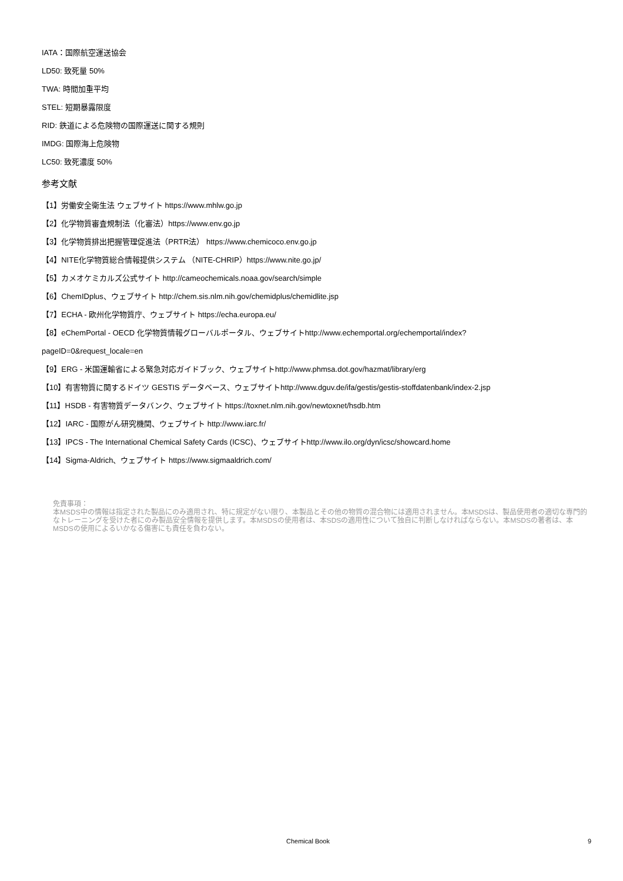IATA：国際航空運送協会
LD50: 致死量 50%
TWA: 時間加重平均
STEL: 短期暴露限度
RID: 鉄道による危険物の国際運送に関する規則
IMDG: 国際海上危険物
LC50: 致死濃度 50%
参考文献
【1】労働安全衛生法 ウェブサイト https://www.mhlw.go.jp
【2】化学物質審査規制法（化審法）https://www.env.go.jp
【3】化学物質排出把握管理促進法（PRTR法） https://www.chemicoco.env.go.jp
【4】NITE化学物質総合情報提供システム （NITE-CHRIP）https://www.nite.go.jp/
【5】カメオケミカルズ公式サイト http://cameochemicals.noaa.gov/search/simple
【6】ChemIDplus、ウェブサイト http://chem.sis.nlm.nih.gov/chemidplus/chemidlite.jsp
【7】ECHA - 欧州化学物質庁、ウェブサイト https://echa.europa.eu/
【8】eChemPortal - OECD 化学物質情報グローバルポータル、ウェブサイトhttp://www.echemportal.org/echemportal/index?
pageID=0&request_locale=en
【9】ERG - 米国運輸省による緊急対応ガイドブック、ウェブサイトhttp://www.phmsa.dot.gov/hazmat/library/erg
【10】有害物質に関するドイツ GESTIS データベース、ウェブサイトhttp://www.dguv.de/ifa/gestis/gestis-stoffdatenbank/index-2.jsp
【11】HSDB - 有害物質データバンク、ウェブサイト https://toxnet.nlm.nih.gov/newtoxnet/hsdb.htm
【12】IARC - 国際がん研究機関、ウェブサイト http://www.iarc.fr/
【13】IPCS - The International Chemical Safety Cards (ICSC)、ウェブサイトhttp://www.ilo.org/dyn/icsc/showcard.home
【14】Sigma-Aldrich、ウェブサイト https://www.sigmaaldrich.com/
免責事項：
本MSDS中の情報は指定された製品にのみ適用され、特に規定がない限り、本製品とその他の物質の混合物には適用されません。本MSDSは、製品使用者の適切な専門的なトレーニングを受けた者にのみ製品安全情報を提供します。本MSDSの使用者は、本SDSの適用性について独自に判断しなければならない。本MSDSの著者は、本MSDSの使用によるいかなる傷害にも責任を負わない。
Chemical Book 9